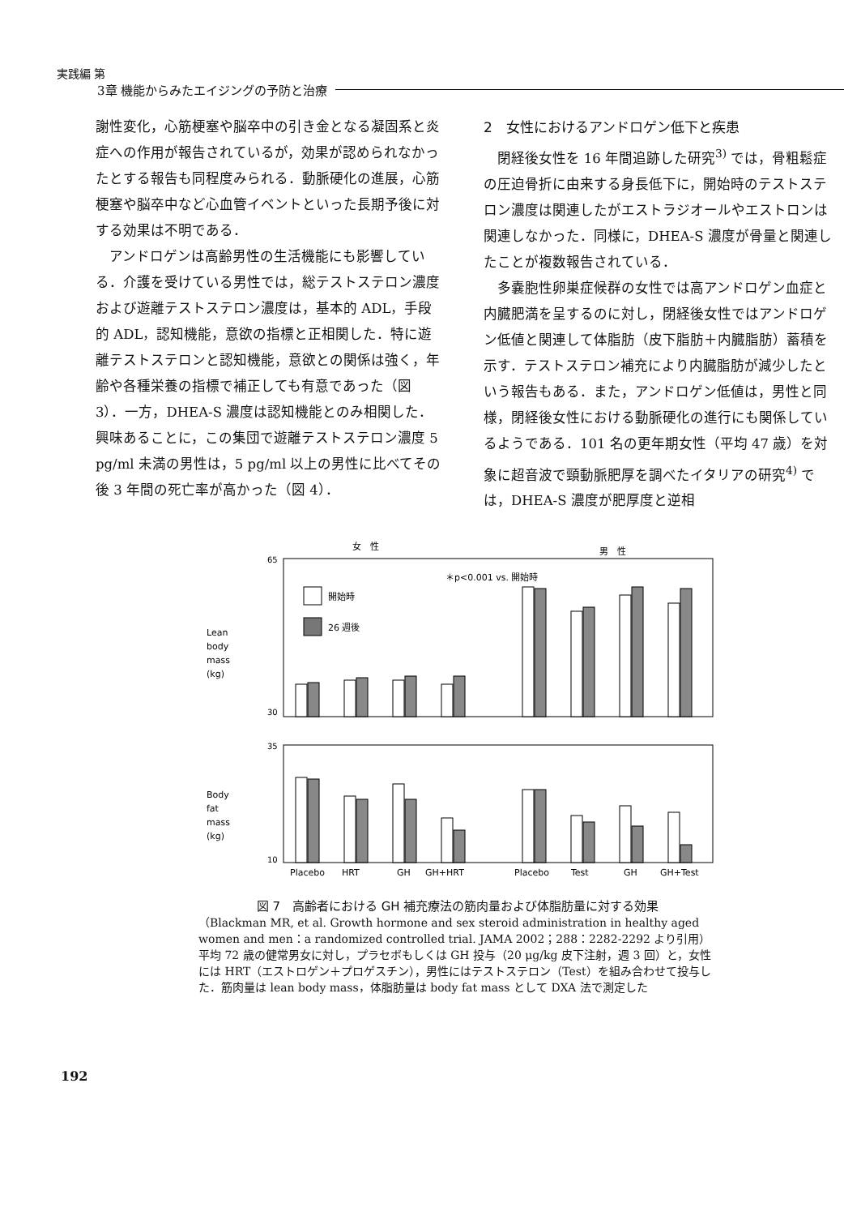実践編 第
3章 機能からみたエイジングの予防と治療
謝性変化，心筋梗塞や脳卒中の引き金となる凝固系と炎症への作用が報告されているが，効果が認められなかったとする報告も同程度みられる．動脈硬化の進展，心筋梗塞や脳卒中など心血管イベントといった長期予後に対する効果は不明である．
アンドロゲンは高齢男性の生活機能にも影響している．介護を受けている男性では，総テストステロン濃度および遊離テストステロン濃度は，基本的 ADL，手段的 ADL，認知機能，意欲の指標と正相関した．特に遊離テストステロンと認知機能，意欲との関係は強く，年齢や各種栄養の指標で補正しても有意であった（図 3）．一方，DHEA-S 濃度は認知機能とのみ相関した．興味あることに，この集団で遊離テストステロン濃度 5 pg/ml 未満の男性は，5 pg/ml 以上の男性に比べてその後 3 年間の死亡率が高かった（図 4）．
2　女性におけるアンドロゲン低下と疾患
閉経後女性を 16 年間追跡した研究<sup>3)</sup> では，骨粗鬆症の圧迫骨折に由来する身長低下に，開始時のテストステロン濃度は関連したがエストラジオールやエストロンは関連しなかった．同様に，DHEA-S 濃度が骨量と関連したことが複数報告されている．
多嚢胞性卵巣症候群の女性では高アンドロゲン血症と内臓肥満を呈するのに対し，閉経後女性ではアンドロゲン低値と関連して体脂肪（皮下脂肪＋内臓脂肪）蓄積を示す．テストステロン補充により内臓脂肪が減少したという報告もある．また，アンドロゲン低値は，男性と同様，閉経後女性における動脈硬化の進行にも関係しているようである．101 名の更年期女性（平均 47 歳）を対象に超音波で頸動脈肥厚を調べたイタリアの研究<sup>4)</sup> では，DHEA-S 濃度が肥厚度と逆相
女　性
男　性
＊p<0.001 vs. 開始時
開始時
26 週後
Lean
body
mass
(kg)
65
30
35
10
Body
fat
mass
(kg)
Placebo
HRT
GH
GH+HRT
Placebo
Test
GH
GH+Test
図 7　高齢者における GH 補充療法の筋肉量および体脂肪量に対する効果
（Blackman MR, et al. Growth hormone and sex steroid administration in healthy aged women and men：a randomized controlled trial. JAMA 2002；288：2282-2292 より引用）
平均 72 歳の健常男女に対し，プラセボもしくは GH 投与（20 μg/kg 皮下注射，週 3 回）と，女性には HRT（エストロゲン＋プロゲスチン），男性にはテストステロン（Test）を組み合わせて投与した．筋肉量は lean body mass，体脂肪量は body fat mass として DXA 法で測定した
192